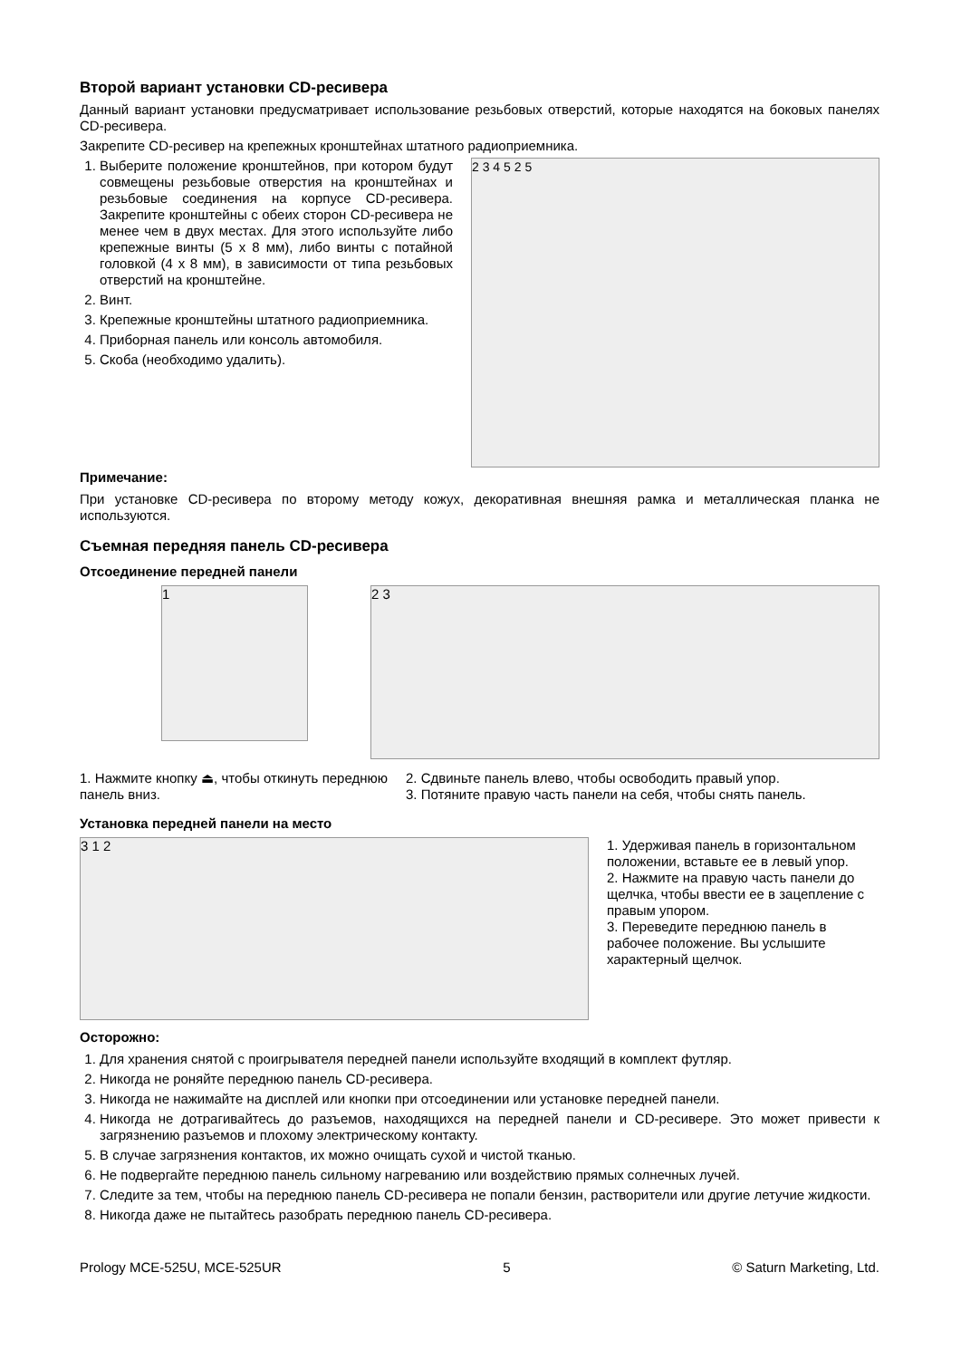Второй вариант установки CD-ресивера
Данный вариант установки предусматривает использование резьбовых отверстий, которые находятся на боковых панелях CD-ресивера.
Закрепите CD-ресивер на крепежных кронштейнах штатного радиоприемника.
1. Выберите положение кронштейнов, при котором будут совмещены резьбовые отверстия на кронштейнах и резьбовые соединения на корпусе CD-ресивера. Закрепите кронштейны с обеих сторон CD-ресивера не менее чем в двух местах. Для этого используйте либо крепежные винты (5 x 8 мм), либо винты с потайной головкой (4 x 8 мм), в зависимости от типа резьбовых отверстий на кронштейне.
2. Винт.
3. Крепежные кронштейны штатного радиоприемника.
4. Приборная панель или консоль автомобиля.
5. Скоба (необходимо удалить).
2 3 4 5 2 5
Примечание:
При установке CD-ресивера по второму методу кожух, декоративная внешняя рамка и металлическая планка не используются.
Съемная передняя панель CD-ресивера
Отсоединение передней панели
1
2 3
1. Нажмите кнопку ⏏, чтобы откинуть переднюю панель вниз.
2. Сдвиньте панель влево, чтобы освободить правый упор.
3. Потяните правую часть панели на себя, чтобы снять панель.
Установка передней панели на место
3 1 2
1. Удерживая панель в горизонтальном положении, вставьте ее в левый упор.
2. Нажмите на правую часть панели до щелчка, чтобы ввести ее в зацепление с правым упором.
3. Переведите переднюю панель в рабочее положение. Вы услышите характерный щелчок.
Осторожно:
1. Для хранения снятой с проигрывателя передней панели используйте входящий в комплект футляр.
2. Никогда не роняйте переднюю панель CD-ресивера.
3. Никогда не нажимайте на дисплей или кнопки при отсоединении или установке передней панели.
4. Никогда не дотрагивайтесь до разъемов, находящихся на передней панели и CD-ресивере. Это может привести к загрязнению разъемов и плохому электрическому контакту.
5. В случае загрязнения контактов, их можно очищать сухой и чистой тканью.
6. Не подвергайте переднюю панель сильному нагреванию или воздействию прямых солнечных лучей.
7. Следите за тем, чтобы на переднюю панель CD-ресивера не попали бензин, растворители или другие летучие жидкости.
8. Никогда даже не пытайтесь разобрать переднюю панель CD-ресивера.
Prology MCE-525U, MCE-525UR 5 © Saturn Marketing, Ltd.